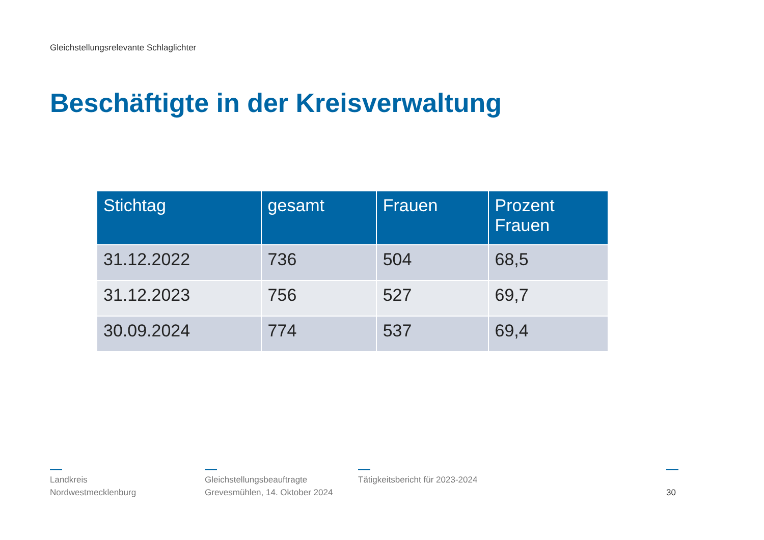Gleichstellungsrelevante Schlaglichter
Beschäftigte in der Kreisverwaltung
| Stichtag | gesamt | Frauen | Prozent Frauen |
| --- | --- | --- | --- |
| 31.12.2022 | 736 | 504 | 68,5 |
| 31.12.2023 | 756 | 527 | 69,7 |
| 30.09.2024 | 774 | 537 | 69,4 |
Landkreis
Nordwestmecklenburg
Gleichstellungsbeauftragte
Grevesmühlen, 14. Oktober 2024
Tätigkeitsbericht für 2023-2024
30